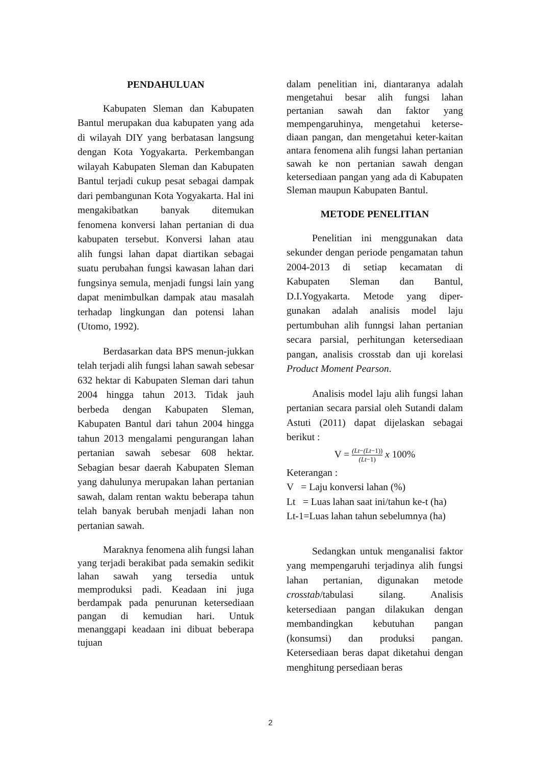PENDAHULUAN
Kabupaten Sleman dan Kabupaten Bantul merupakan dua kabupaten yang ada di wilayah DIY yang berbatasan langsung dengan Kota Yogyakarta. Perkembangan wilayah Kabupaten Sleman dan Kabupaten Bantul terjadi cukup pesat sebagai dampak dari pembangunan Kota Yogyakarta. Hal ini mengakibatkan banyak ditemukan fenomena konversi lahan pertanian di dua kabupaten tersebut. Konversi lahan atau alih fungsi lahan dapat diartikan sebagai suatu perubahan fungsi kawasan lahan dari fungsinya semula, menjadi fungsi lain yang dapat menimbulkan dampak atau masalah terhadap lingkungan dan potensi lahan (Utomo, 1992).
Berdasarkan data BPS menun-jukkan telah terjadi alih fungsi lahan sawah sebesar 632 hektar di Kabupaten Sleman dari tahun 2004 hingga tahun 2013. Tidak jauh berbeda dengan Kabupaten Sleman, Kabupaten Bantul dari tahun 2004 hingga tahun 2013 mengalami pengurangan lahan pertanian sawah sebesar 608 hektar. Sebagian besar daerah Kabupaten Sleman yang dahulunya merupakan lahan pertanian sawah, dalam rentan waktu beberapa tahun telah banyak berubah menjadi lahan non pertanian sawah.
Maraknya fenomena alih fungsi lahan yang terjadi berakibat pada semakin sedikit lahan sawah yang tersedia untuk memproduksi padi. Keadaan ini juga berdampak pada penurunan ketersediaan pangan di kemudian hari. Untuk menanggapi keadaan ini dibuat beberapa tujuan
dalam penelitian ini, diantaranya adalah mengetahui besar alih fungsi lahan pertanian sawah dan faktor yang mempengaruhinya, mengetahui keterse-diaan pangan, dan mengetahui keter-kaitan antara fenomena alih fungsi lahan pertanian sawah ke non pertanian sawah dengan ketersediaan pangan yang ada di Kabupaten Sleman maupun Kabupaten Bantul.
METODE PENELITIAN
Penelitian ini menggunakan data sekunder dengan periode pengamatan tahun 2004-2013 di setiap kecamatan di Kabupaten Sleman dan Bantul, D.I.Yogyakarta. Metode yang diper-gunakan adalah analisis model laju pertumbuhan alih funngsi lahan pertanian secara parsial, perhitungan ketersediaan pangan, analisis crosstab dan uji korelasi Product Moment Pearson.
Analisis model laju alih fungsi lahan pertanian secara parsial oleh Sutandi dalam Astuti (2011) dapat dijelaskan sebagai berikut :
V = (Lt−(Lt−1)) (Lt−1) x 100%
Keterangan :
V = Laju konversi lahan (%)
Lt = Luas lahan saat ini/tahun ke-t (ha)
Lt-1=Luas lahan tahun sebelumnya (ha)
Sedangkan untuk menganalisi faktor yang mempengaruhi terjadinya alih fungsi lahan pertanian, digunakan metode crosstab/tabulasi silang. Analisis ketersediaan pangan dilakukan dengan membandingkan kebutuhan pangan (konsumsi) dan produksi pangan. Ketersediaan beras dapat diketahui dengan menghitung persediaan beras
2